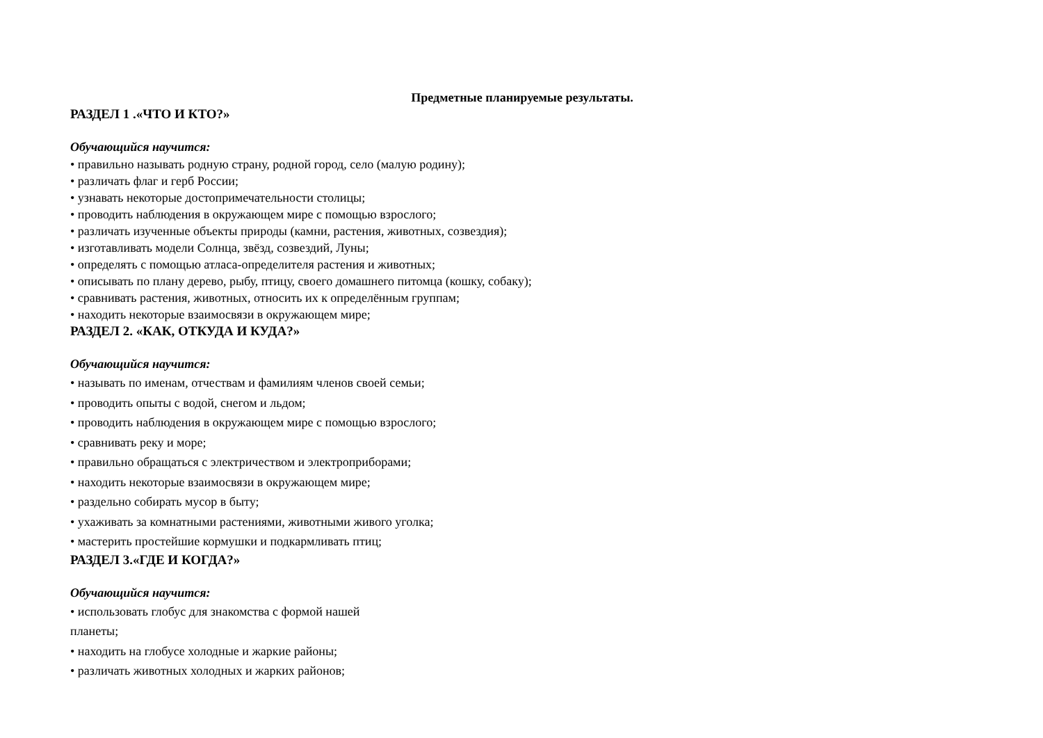Предметные планируемые результаты.
РАЗДЕЛ 1 .«ЧТО И КТО?»
Обучающийся научится:
• правильно называть родную страну, родной город, село (малую родину);
• различать флаг и герб России;
• узнавать некоторые достопримечательности столицы;
• проводить наблюдения в окружающем мире с помощью взрослого;
• различать изученные объекты природы (камни, растения, животных, созвездия);
• изготавливать модели Солнца, звёзд, созвездий, Луны;
• определять с помощью атласа-определителя растения и животных;
• описывать по плану дерево, рыбу, птицу, своего домашнего питомца (кошку, собаку);
• сравнивать растения, животных, относить их к определённым группам;
• находить некоторые взаимосвязи в окружающем мире;
РАЗДЕЛ 2. «КАК, ОТКУДА И КУДА?»
Обучающийся научится:
• называть по именам, отчествам и фамилиям членов своей семьи;
• проводить опыты с водой, снегом и льдом;
• проводить наблюдения в окружающем мире с помощью взрослого;
• сравнивать реку и море;
• правильно обращаться с электричеством и электроприборами;
• находить некоторые взаимосвязи в окружающем мире;
• раздельно собирать мусор в быту;
• ухаживать за комнатными растениями, животными живого уголка;
• мастерить простейшие кормушки и подкармливать птиц;
РАЗДЕЛ 3.«ГДЕ И КОГДА?»
Обучающийся научится:
• использовать глобус для знакомства с формой нашей
планеты;
• находить на глобусе холодные и жаркие районы;
• различать животных холодных и жарких районов;